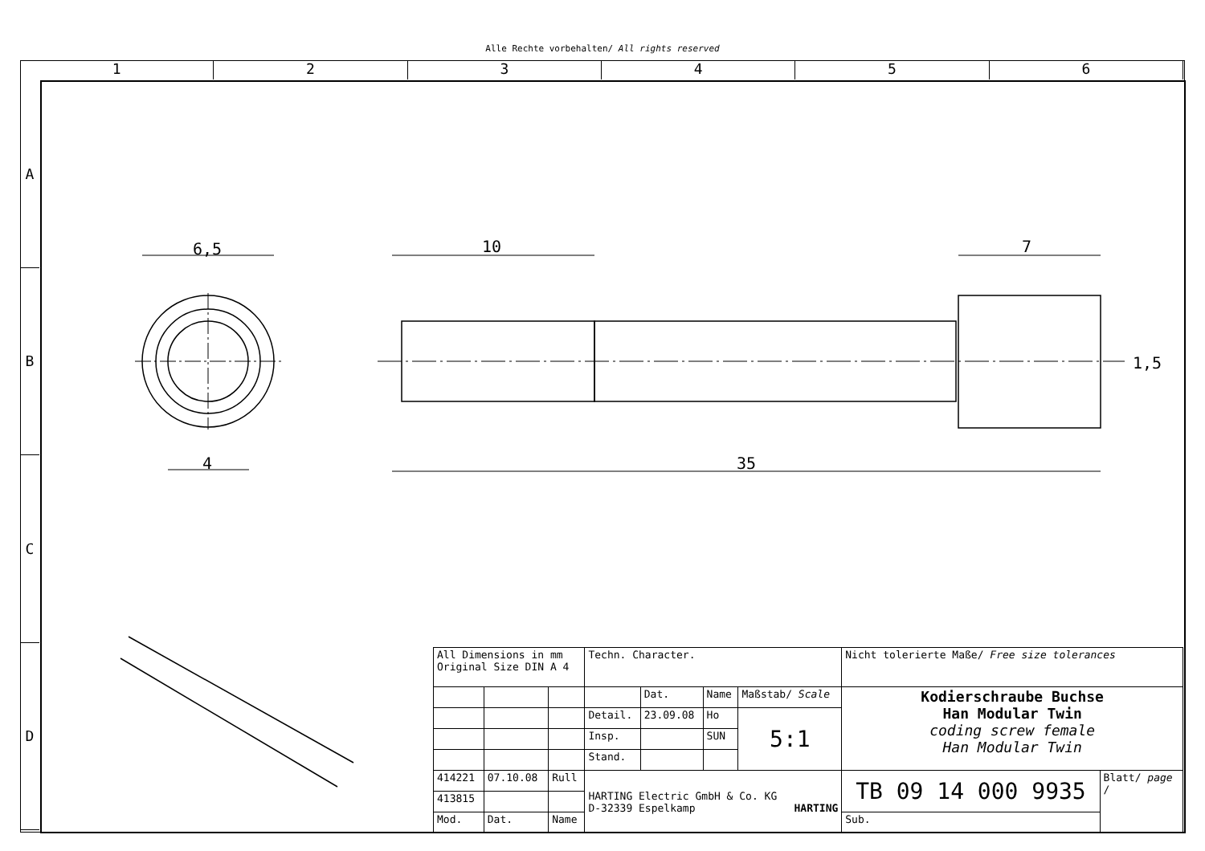Alle Rechte vorbehalten/ All rights reserved
1 2 3 4 5 6
A
B
C
D
6,5 10 7
4 35
1,5
| All Dimensions in mm Original Size DIN A 4 | | | Techn. Character. | | | | Nicht tolerierte Maße/ Free size tolerances | |
| | | | | Dat. | Name | Maßstab/ Scale | Kodierschraube Buchse Han Modular Twin coding screw female Han Modular Twin | |
| | | | Detail. | 23.09.08 | Ho | 5:1 | | |
| | | | Insp. | | SUN | | | |
| | | | Stand. | | | | | |
| 414221 | 07.10.08 | Rull | HARTING Electric GmbH & Co. KG D-32339 Espelkamp HARTING | | | | TB 09 14 000 9935 | Blatt/ page / |
| 413815 | | | | | | | | |
| Mod. | Dat. | Name | | | | | Sub. | |